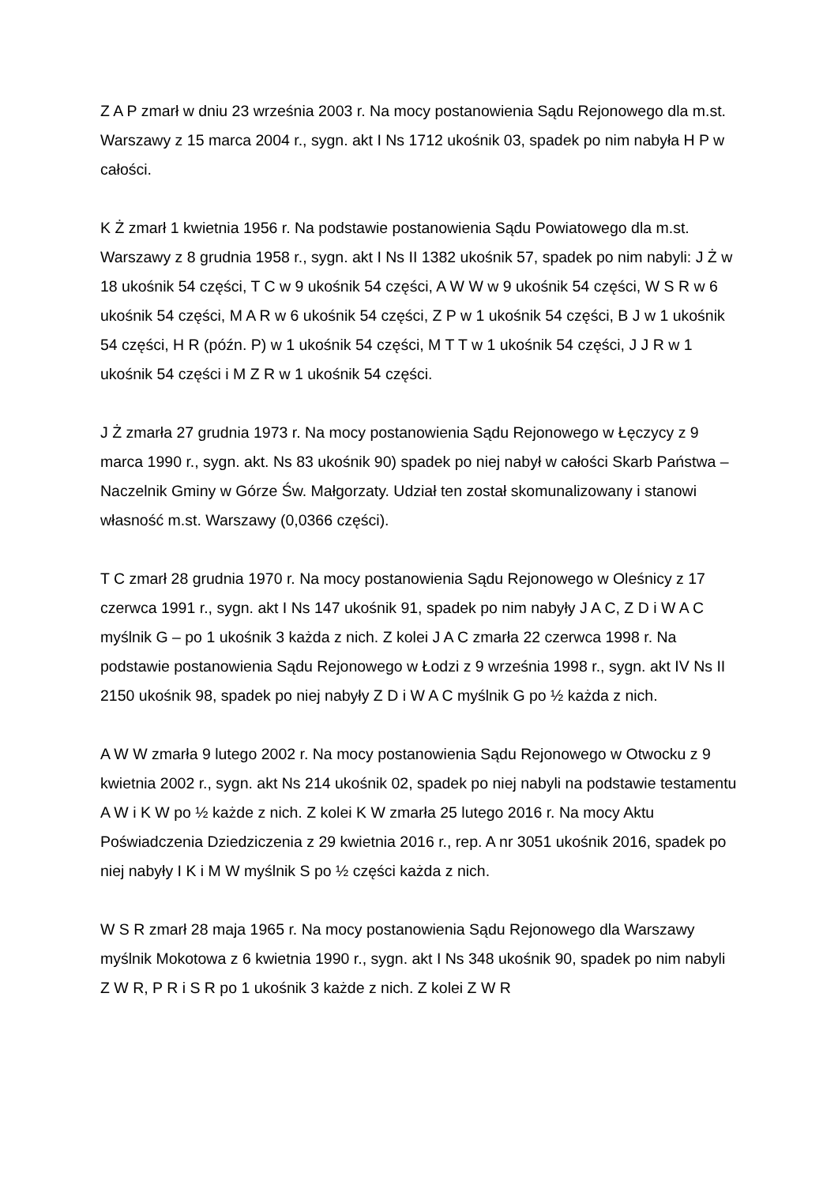Z A P zmarł w dniu 23 września 2003 r. Na mocy postanowienia Sądu Rejonowego dla m.st. Warszawy z 15 marca 2004 r., sygn. akt I Ns 1712 ukośnik 03, spadek po nim nabyła H P w całości.
K Ż zmarł 1 kwietnia 1956 r. Na podstawie postanowienia Sądu Powiatowego dla m.st. Warszawy z 8 grudnia 1958 r., sygn. akt I Ns II 1382 ukośnik 57, spadek po nim nabyli: J Ż w 18 ukośnik 54 części, T C w 9 ukośnik 54 części, A W W w 9 ukośnik 54 części, W S R w 6 ukośnik 54 części, M A R w 6 ukośnik 54 części, Z P w 1 ukośnik 54 części, B J w 1 ukośnik 54 części, H R (późn. P) w 1 ukośnik 54 części, M T T w 1 ukośnik 54 części, J J R w 1 ukośnik 54 części i M Z R w 1 ukośnik 54 części.
J Ż zmarła 27 grudnia 1973 r. Na mocy postanowienia Sądu Rejonowego w Łęczycy z 9 marca 1990 r., sygn. akt. Ns 83 ukośnik 90) spadek po niej nabył w całości Skarb Państwa – Naczelnik Gminy w Górze Św. Małgorzaty. Udział ten został skomunalizowany i stanowi własność m.st. Warszawy (0,0366 części).
T C zmarł 28 grudnia 1970 r. Na mocy postanowienia Sądu Rejonowego w Oleśnicy z 17 czerwca 1991 r., sygn. akt I Ns 147 ukośnik 91, spadek po nim nabyły J A C, Z D i W A C myślnik G – po 1 ukośnik 3 każda z nich. Z kolei J A C zmarła 22 czerwca 1998 r. Na podstawie postanowienia Sądu Rejonowego w Łodzi z 9 września 1998 r., sygn. akt IV Ns II 2150 ukośnik 98, spadek po niej nabyły Z D i W A C myślnik G po ½ każda z nich.
A W W zmarła 9 lutego 2002 r. Na mocy postanowienia Sądu Rejonowego w Otwocku z 9 kwietnia 2002 r., sygn. akt Ns 214 ukośnik 02, spadek po niej nabyli na podstawie testamentu A W i K W po ½ każde z nich. Z kolei K W zmarła 25 lutego 2016 r. Na mocy Aktu Poświadczenia Dziedziczenia z 29 kwietnia 2016 r., rep. A nr 3051 ukośnik 2016, spadek po niej nabyły I K i M W myślnik S po ½ części każda z nich.
W S R zmarł 28 maja 1965 r. Na mocy postanowienia Sądu Rejonowego dla Warszawy myślnik Mokotowa z 6 kwietnia 1990 r., sygn. akt I Ns 348 ukośnik 90, spadek po nim nabyli Z W R, P R i S R po 1 ukośnik 3 każde z nich. Z kolei Z W R